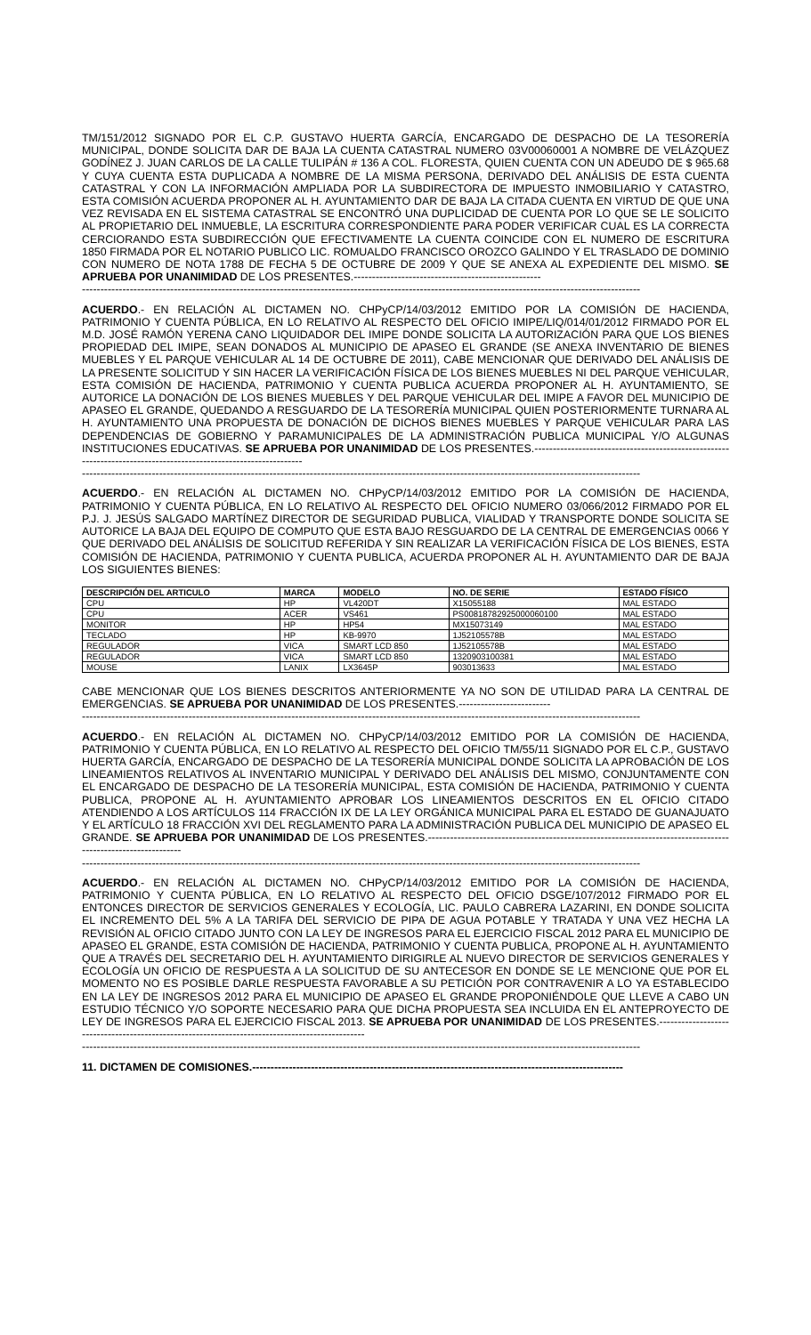TM/151/2012 SIGNADO POR EL C.P. GUSTAVO HUERTA GARCÍA, ENCARGADO DE DESPACHO DE LA TESORERÍA MUNICIPAL, DONDE SOLICITA DAR DE BAJA LA CUENTA CATASTRAL NUMERO 03V00060001 A NOMBRE DE VELÁZQUEZ GODÍNEZ J. JUAN CARLOS DE LA CALLE TULIPÁN # 136 A COL. FLORESTA, QUIEN CUENTA CON UN ADEUDO DE $ 965.68 Y CUYA CUENTA ESTA DUPLICADA A NOMBRE DE LA MISMA PERSONA, DERIVADO DEL ANÁLISIS DE ESTA CUENTA CATASTRAL Y CON LA INFORMACIÓN AMPLIADA POR LA SUBDIRECTORA DE IMPUESTO INMOBILIARIO Y CATASTRO, ESTA COMISIÓN ACUERDA PROPONER AL H. AYUNTAMIENTO DAR DE BAJA LA CITADA CUENTA EN VIRTUD DE QUE UNA VEZ REVISADA EN EL SISTEMA CATASTRAL SE ENCONTRÓ UNA DUPLICIDAD DE CUENTA POR LO QUE SE LE SOLICITO AL PROPIETARIO DEL INMUEBLE, LA ESCRITURA CORRESPONDIENTE PARA PODER VERIFICAR CUAL ES LA CORRECTA CERCIORANDO ESTA SUBDIRECCIÓN QUE EFECTIVAMENTE LA CUENTA COINCIDE CON EL NUMERO DE ESCRITURA 1850 FIRMADA POR EL NOTARIO PUBLICO LIC. ROMUALDO FRANCISCO OROZCO GALINDO Y EL TRASLADO DE DOMINIO CON NUMERO DE NOTA 1788 DE FECHA 5 DE OCTUBRE DE 2009 Y QUE SE ANEXA AL EXPEDIENTE DEL MISMO. SE APRUEBA POR UNANIMIDAD DE LOS PRESENTES.---------------------------------------------------
--------------------------------------------------------------------------------------------------------------------------------------------------------
ACUERDO.- EN RELACIÓN AL DICTAMEN NO. CHPyCP/14/03/2012 EMITIDO POR LA COMISIÓN DE HACIENDA, PATRIMONIO Y CUENTA PÚBLICA, EN LO RELATIVO AL RESPECTO DEL OFICIO IMIPE/LIQ/014/01/2012 FIRMADO POR EL M.D. JOSÉ RAMÓN YERENA CANO LIQUIDADOR DEL IMIPE DONDE SOLICITA LA AUTORIZACIÓN PARA QUE LOS BIENES PROPIEDAD DEL IMIPE, SEAN DONADOS AL MUNICIPIO DE APASEO EL GRANDE (SE ANEXA INVENTARIO DE BIENES MUEBLES Y EL PARQUE VEHICULAR AL 14 DE OCTUBRE DE 2011), CABE MENCIONAR QUE DERIVADO DEL ANÁLISIS DE LA PRESENTE SOLICITUD Y SIN HACER LA VERIFICACIÓN FÍSICA DE LOS BIENES MUEBLES NI DEL PARQUE VEHICULAR, ESTA COMISIÓN DE HACIENDA, PATRIMONIO Y CUENTA PUBLICA ACUERDA PROPONER AL H. AYUNTAMIENTO, SE AUTORICE LA DONACIÓN DE LOS BIENES MUEBLES Y DEL PARQUE VEHICULAR DEL IMIPE A FAVOR DEL MUNICIPIO DE APASEO EL GRANDE, QUEDANDO A RESGUARDO DE LA TESORERÍA MUNICIPAL QUIEN POSTERIORMENTE TURNARA AL H. AYUNTAMIENTO UNA PROPUESTA DE DONACIÓN DE DICHOS BIENES MUEBLES Y PARQUE VEHICULAR PARA LAS DEPENDENCIAS DE GOBIERNO Y PARAMUNICIPALES DE LA ADMINISTRACIÓN PUBLICA MUNICIPAL Y/O ALGUNAS INSTITUCIONES EDUCATIVAS. SE APRUEBA POR UNANIMIDAD DE LOS PRESENTES.-----------------------------------------------------------------------------------------------------------------
--------------------------------------------------------------------------------------------------------------------------------------------------------
ACUERDO.- EN RELACIÓN AL DICTAMEN NO. CHPyCP/14/03/2012 EMITIDO POR LA COMISIÓN DE HACIENDA, PATRIMONIO Y CUENTA PÚBLICA, EN LO RELATIVO AL RESPECTO DEL OFICIO NUMERO 03/066/2012 FIRMADO POR EL P.J. J. JESÚS SALGADO MARTÍNEZ DIRECTOR DE SEGURIDAD PUBLICA, VIALIDAD Y TRANSPORTE DONDE SOLICITA SE AUTORICE LA BAJA DEL EQUIPO DE COMPUTO QUE ESTA BAJO RESGUARDO DE LA CENTRAL DE EMERGENCIAS 0066 Y QUE DERIVADO DEL ANÁLISIS DE SOLICITUD REFERIDA Y SIN REALIZAR LA VERIFICACIÓN FÍSICA DE LOS BIENES, ESTA COMISIÓN DE HACIENDA, PATRIMONIO Y CUENTA PUBLICA, ACUERDA PROPONER AL H. AYUNTAMIENTO DAR DE BAJA LOS SIGUIENTES BIENES:
| DESCRIPCIÓN DEL ARTICULO | MARCA | MODELO | NO. DE SERIE | ESTADO FÍSICO |
| --- | --- | --- | --- | --- |
| CPU | HP | VL420DT | X15055188 | MAL ESTADO |
| CPU | ACER | VS461 | PS00818782925000060100 | MAL ESTADO |
| MONITOR | HP | HP54 | MX15073149 | MAL ESTADO |
| TECLADO | HP | KB-9970 | 1J52105578B | MAL ESTADO |
| REGULADOR | VICA | SMART LCD 850 | 1J52105578B | MAL ESTADO |
| REGULADOR | VICA | SMART LCD 850 | 1320903100381 | MAL ESTADO |
| MOUSE | LANIX | LX3645P | 903013633 | MAL ESTADO |
CABE MENCIONAR QUE LOS BIENES DESCRITOS ANTERIORMENTE YA NO SON DE UTILIDAD PARA LA CENTRAL DE EMERGENCIAS. SE APRUEBA POR UNANIMIDAD DE LOS PRESENTES.-------------------------
--------------------------------------------------------------------------------------------------------------------------------------------------------
ACUERDO.- EN RELACIÓN AL DICTAMEN NO. CHPyCP/14/03/2012 EMITIDO POR LA COMISIÓN DE HACIENDA, PATRIMONIO Y CUENTA PÚBLICA, EN LO RELATIVO AL RESPECTO DEL OFICIO TM/55/11 SIGNADO POR EL C.P., GUSTAVO HUERTA GARCÍA, ENCARGADO DE DESPACHO DE LA TESORERÍA MUNICIPAL DONDE SOLICITA LA APROBACIÓN DE LOS LINEAMIENTOS RELATIVOS AL INVENTARIO MUNICIPAL Y DERIVADO DEL ANÁLISIS DEL MISMO, CONJUNTAMENTE CON EL ENCARGADO DE DESPACHO DE LA TESORERÍA MUNICIPAL, ESTA COMISIÓN DE HACIENDA, PATRIMONIO Y CUENTA PUBLICA, PROPONE AL H. AYUNTAMIENTO APROBAR LOS LINEAMIENTOS DESCRITOS EN EL OFICIO CITADO ATENDIENDO A LOS ARTÍCULOS 114 FRACCIÓN IX DE LA LEY ORGÁNICA MUNICIPAL PARA EL ESTADO DE GUANAJUATO Y EL ARTÍCULO 18 FRACCIÓN XVI DEL REGLAMENTO PARA LA ADMINISTRACIÓN PUBLICA DEL MUNICIPIO DE APASEO EL GRANDE. SE APRUEBA POR UNANIMIDAD DE LOS PRESENTES.-------------------------------------------------------------------------------------------------------------
--------------------------------------------------------------------------------------------------------------------------------------------------------
ACUERDO.- EN RELACIÓN AL DICTAMEN NO. CHPyCP/14/03/2012 EMITIDO POR LA COMISIÓN DE HACIENDA, PATRIMONIO Y CUENTA PÚBLICA, EN LO RELATIVO AL RESPECTO DEL OFICIO DSGE/107/2012 FIRMADO POR EL ENTONCES DIRECTOR DE SERVICIOS GENERALES Y ECOLOGÍA, LIC. PAULO CABRERA LAZARINI, EN DONDE SOLICITA EL INCREMENTO DEL 5% A LA TARIFA DEL SERVICIO DE PIPA DE AGUA POTABLE Y TRATADA Y UNA VEZ HECHA LA REVISIÓN AL OFICIO CITADO JUNTO CON LA LEY DE INGRESOS PARA EL EJERCICIO FISCAL 2012 PARA EL MUNICIPIO DE APASEO EL GRANDE, ESTA COMISIÓN DE HACIENDA, PATRIMONIO Y CUENTA PUBLICA, PROPONE AL H. AYUNTAMIENTO QUE A TRAVÉS DEL SECRETARIO DEL H. AYUNTAMIENTO DIRIGIRLE AL NUEVO DIRECTOR DE SERVICIOS GENERALES Y ECOLOGÍA UN OFICIO DE RESPUESTA A LA SOLICITUD DE SU ANTECESOR EN DONDE SE LE MENCIONE QUE POR EL MOMENTO NO ES POSIBLE DARLE RESPUESTA FAVORABLE A SU PETICIÓN POR CONTRAVENIR A LO YA ESTABLECIDO EN LA LEY DE INGRESOS 2012 PARA EL MUNICIPIO DE APASEO EL GRANDE PROPONIÉNDOLE QUE LLEVE A CABO UN ESTUDIO TÉCNICO Y/O SOPORTE NECESARIO PARA QUE DICHA PROPUESTA SEA INCLUIDA EN EL ANTEPROYECTO DE LEY DE INGRESOS PARA EL EJERCICIO FISCAL 2013. SE APRUEBA POR UNANIMIDAD DE LOS PRESENTES.------------------------------------------------------------------------------------------------
--------------------------------------------------------------------------------------------------------------------------------------------------------
11. DICTAMEN DE COMISIONES.-----------------------------------------------------------------------------------------------------